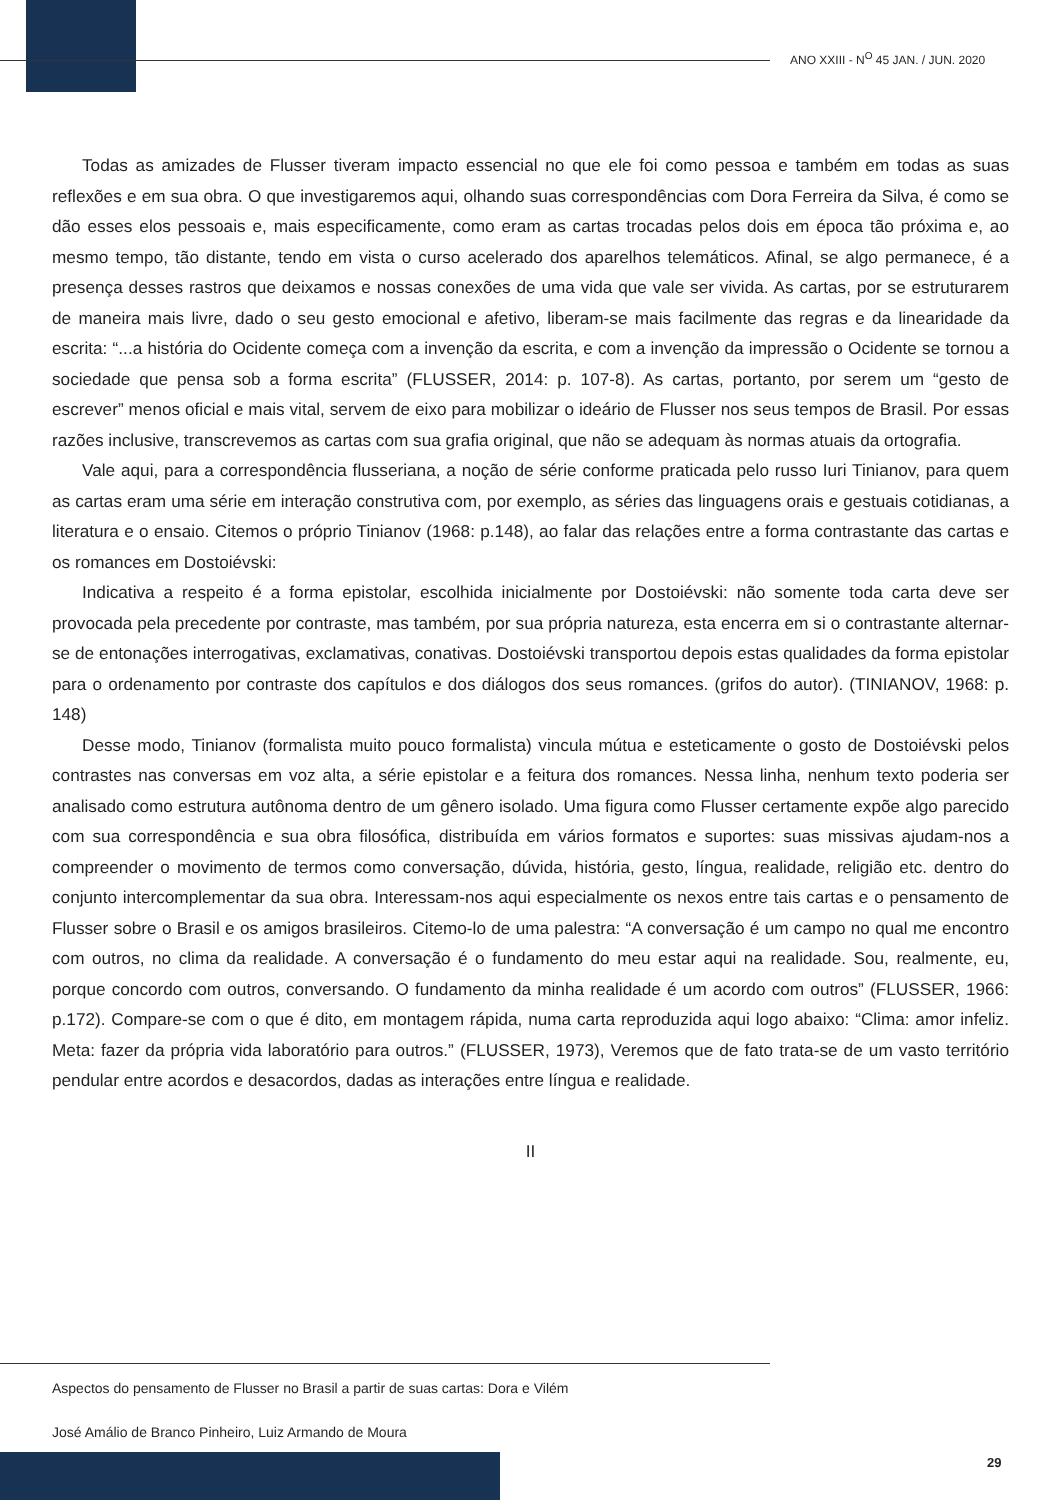ANO XXIII - N<sup>O</sup> 45 JAN. / JUN. 2020
Todas as amizades de Flusser tiveram impacto essencial no que ele foi como pessoa e também em todas as suas reflexões e em sua obra. O que investigaremos aqui, olhando suas correspondências com Dora Ferreira da Silva, é como se dão esses elos pessoais e, mais especificamente, como eram as cartas trocadas pelos dois em época tão próxima e, ao mesmo tempo, tão distante, tendo em vista o curso acelerado dos aparelhos telemáticos. Afinal, se algo permanece, é a presença desses rastros que deixamos e nossas conexões de uma vida que vale ser vivida. As cartas, por se estruturarem de maneira mais livre, dado o seu gesto emocional e afetivo, liberam-se mais facilmente das regras e da linearidade da escrita: “...a história do Ocidente começa com a invenção da escrita, e com a invenção da impressão o Ocidente se tornou a sociedade que pensa sob a forma escrita” (FLUSSER, 2014: p. 107-8). As cartas, portanto, por serem um “gesto de escrever” menos oficial e mais vital, servem de eixo para mobilizar o ideário de Flusser nos seus tempos de Brasil. Por essas razões inclusive, transcrevemos as cartas com sua grafia original, que não se adequam às normas atuais da ortografia.
Vale aqui, para a correspondência flusseriana, a noção de série conforme praticada pelo russo Iuri Tinianov, para quem as cartas eram uma série em interação construtiva com, por exemplo, as séries das linguagens orais e gestuais cotidianas, a literatura e o ensaio. Citemos o próprio Tinianov (1968: p.148), ao falar das relações entre a forma contrastante das cartas e os romances em Dostoiévski:
Indicativa a respeito é a forma epistolar, escolhida inicialmente por Dostoiévski: não somente toda carta deve ser provocada pela precedente por contraste, mas também, por sua própria natureza, esta encerra em si o contrastante alternar-se de entonações interrogativas, exclamativas, conativas. Dostoiévski transportou depois estas qualidades da forma epistolar para o ordenamento por contraste dos capítulos e dos diálogos dos seus romances. (grifos do autor). (TINIANOV, 1968: p. 148)
Desse modo, Tinianov (formalista muito pouco formalista) vincula mútua e esteticamente o gosto de Dostoiévski pelos contrastes nas conversas em voz alta, a série epistolar e a feitura dos romances. Nessa linha, nenhum texto poderia ser analisado como estrutura autônoma dentro de um gênero isolado. Uma figura como Flusser certamente expõe algo parecido com sua correspondência e sua obra filosófica, distribuída em vários formatos e suportes: suas missivas ajudam-nos a compreender o movimento de termos como conversação, dúvida, história, gesto, língua, realidade, religião etc. dentro do conjunto intercomplementar da sua obra. Interessam-nos aqui especialmente os nexos entre tais cartas e o pensamento de Flusser sobre o Brasil e os amigos brasileiros. Citemo-lo de uma palestra: “A conversação é um campo no qual me encontro com outros, no clima da realidade. A conversação é o fundamento do meu estar aqui na realidade. Sou, realmente, eu, porque concordo com outros, conversando. O fundamento da minha realidade é um acordo com outros” (FLUSSER, 1966: p.172). Compare-se com o que é dito, em montagem rápida, numa carta reproduzida aqui logo abaixo: “Clima: amor infeliz. Meta: fazer da própria vida laboratório para outros.” (FLUSSER, 1973), Veremos que de fato trata-se de um vasto território pendular entre acordos e desacordos, dadas as interações entre língua e realidade.
II
Aspectos do pensamento de Flusser no Brasil a partir de suas cartas: Dora e Vilém
José Amálio de Branco Pinheiro, Luiz Armando de Moura
29